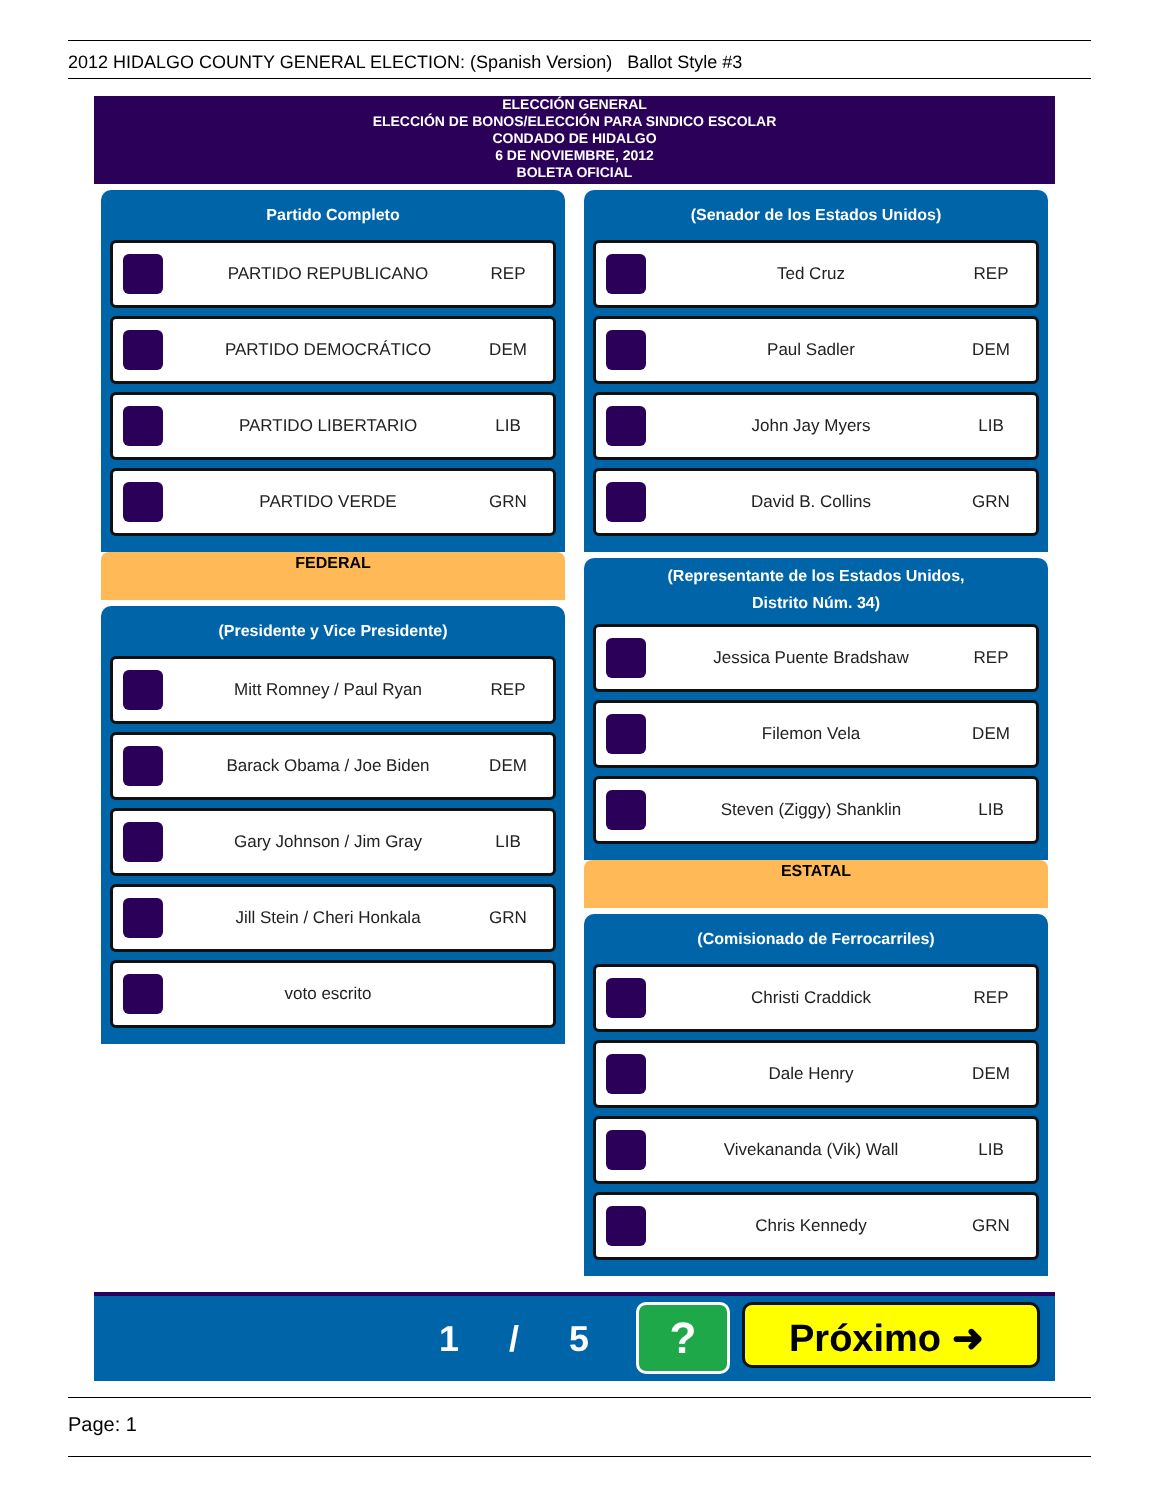2012 HIDALGO COUNTY GENERAL ELECTION: (Spanish Version) Ballot Style #3
ELECCIÓN GENERAL
ELECCIÓN DE BONOS/ELECCIÓN PARA SINDICO ESCOLAR
CONDADO DE HIDALGO
6 DE NOVIEMBRE, 2012
BOLETA OFICIAL
Partido Completo
PARTIDO REPUBLICANO REP
PARTIDO DEMOCRÁTICO DEM
PARTIDO LIBERTARIO LIB
PARTIDO VERDE GRN
FEDERAL
(Presidente y Vice Presidente)
Mitt Romney / Paul Ryan REP
Barack Obama / Joe Biden DEM
Gary Johnson / Jim Gray LIB
Jill Stein / Cheri Honkala GRN
voto escrito
(Senador de los Estados Unidos)
Ted Cruz REP
Paul Sadler DEM
John Jay Myers LIB
David B. Collins GRN
(Representante de los Estados Unidos,
Distrito Núm. 34)
Jessica Puente Bradshaw REP
Filemon Vela DEM
Steven (Ziggy) Shanklin LIB
ESTATAL
(Comisionado de Ferrocarriles)
Christi Craddick REP
Dale Henry DEM
Vivekananda (Vik) Wall LIB
Chris Kennedy GRN
1 / 5 ? Próximo ➜
Page: 1